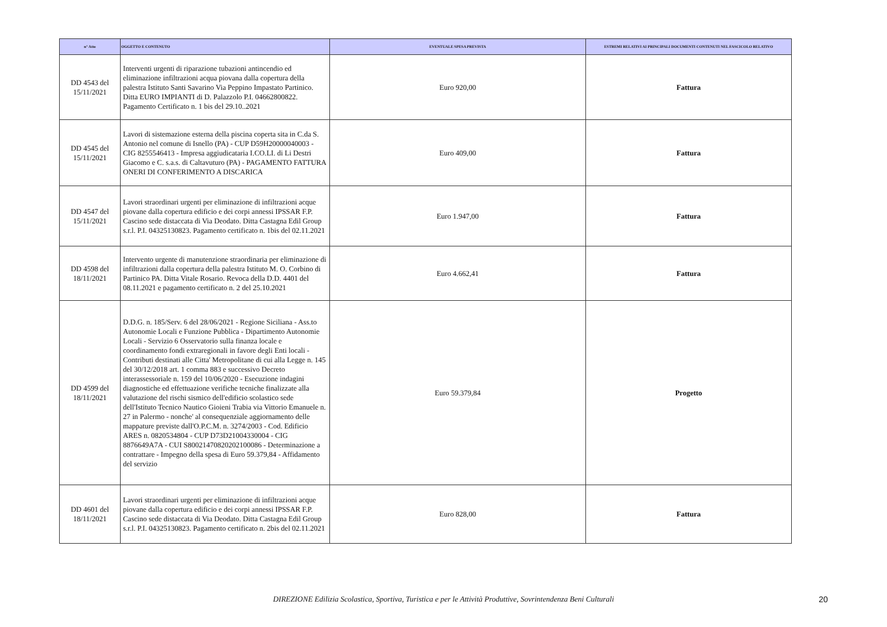| n° Atto | OGGETTO E CONTENUTO | EVENTUALE SPESA PREVISTA | ESTREMI RELATIVI AI PRINCIPALI DOCUMENTI CONTENUTI NEL FASCICOLO RELATIVO |
| --- | --- | --- | --- |
| DD 4543 del 15/11/2021 | Interventi urgenti di riparazione tubazioni antincendio ed eliminazione infiltrazioni acqua piovana dalla copertura della palestra Istituto Santi Savarino Via Peppino Impastato Partinico. Ditta EURO IMPIANTI di D. Palazzolo P.I. 04662800822. Pagamento Certificato n. 1 bis del 29.10..2021 | Euro 920,00 | Fattura |
| DD 4545 del 15/11/2021 | Lavori di sistemazione esterna della piscina coperta sita in C.da S. Antonio nel comune di Isnello (PA) - CUP D59H20000040003 - CIG 8255546413 - Impresa aggiudicataria I.CO.LI. di Li Destri Giacomo e C. s.a.s. di Caltavuturo (PA) - PAGAMENTO FATTURA ONERI DI CONFERIMENTO A DISCARICA | Euro 409,00 | Fattura |
| DD 4547 del 15/11/2021 | Lavori straordinari urgenti per eliminazione di infiltrazioni acque piovane dalla copertura edificio e dei corpi annessi IPSSAR F.P. Cascino sede distaccata di Via Deodato. Ditta Castagna Edil Group s.r.l. P.I. 04325130823. Pagamento certificato n. 1bis del 02.11.2021 | Euro 1.947,00 | Fattura |
| DD 4598 del 18/11/2021 | Intervento urgente di manutenzione straordinaria per eliminazione di infiltrazioni dalla copertura della palestra Istituto M. O. Corbino di Partinico PA. Ditta Vitale Rosario. Revoca della D.D. 4401 del 08.11.2021 e pagamento certificato n. 2 del 25.10.2021 | Euro 4.662,41 | Fattura |
| DD 4599 del 18/11/2021 | D.D.G. n. 185/Serv. 6 del 28/06/2021 - Regione Siciliana - Ass.to Autonomie Locali e Funzione Pubblica - Dipartimento Autonomie Locali - Servizio 6 Osservatorio sulla finanza locale e coordinamento fondi extraregionali in favore degli Enti locali - Contributi destinati alle Citta' Metropolitane di cui alla Legge n. 145 del 30/12/2018 art. 1 comma 883 e successivo Decreto interassessoriale n. 159 del 10/06/2020 - Esecuzione indagini diagnostiche ed effettuazione verifiche tecniche finalizzate alla valutazione del rischi sismico dell'edificio scolastico sede dell'Istituto Tecnico Nautico Gioieni Trabia via Vittorio Emanuele n. 27 in Palermo - nonche' al consequenziale aggiornamento delle mappature previste dall'O.P.C.M. n. 3274/2003 - Cod. Edificio ARES n. 0820534804 - CUP D73D21004330004 - CIG 8876649A7A - CUI S80021470820202100086 - Determinazione a contrattare - Impegno della spesa di Euro 59.379,84 - Affidamento del servizio | Euro 59.379,84 | Progetto |
| DD 4601 del 18/11/2021 | Lavori straordinari urgenti per eliminazione di infiltrazioni acque piovane dalla copertura edificio e dei corpi annessi IPSSAR F.P. Cascino sede distaccata di Via Deodato. Ditta Castagna Edil Group s.r.l. P.I. 04325130823. Pagamento certificato n. 2bis del 02.11.2021 | Euro 828,00 | Fattura |
DIREZIONE Edilizia Scolastica, Sportiva, Turistica e per le Attività Produttive, Sovrintendenza Beni Culturali 20